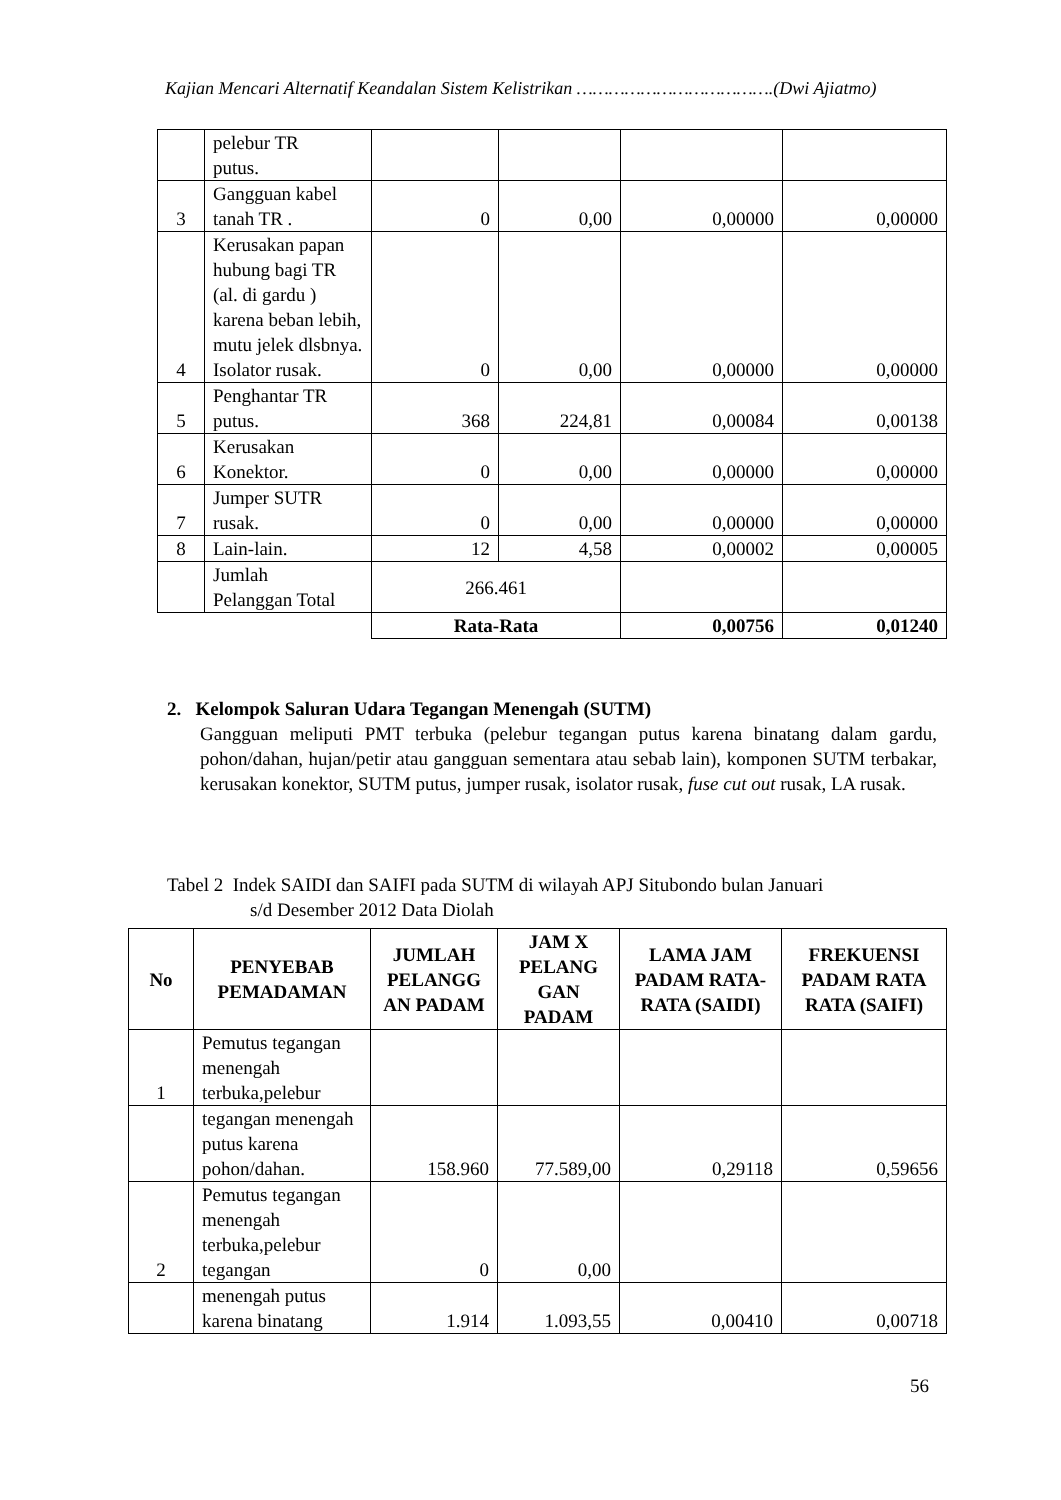Kajian Mencari Alternatif Keandalan Sistem Kelistrikan ……………………………….(Dwi Ajiatmo)
| | pelebur TR putus. | | | | |
| 3 | Gangguan kabel tanah TR . | 0 | 0,00 | 0,00000 | 0,00000 |
| 4 | Kerusakan papan hubung bagi TR (al. di gardu ) karena beban lebih, mutu jelek dlsbnya. Isolator rusak. | 0 | 0,00 | 0,00000 | 0,00000 |
| 5 | Penghantar TR putus. | 368 | 224,81 | 0,00084 | 0,00138 |
| 6 | Kerusakan Konektor. | 0 | 0,00 | 0,00000 | 0,00000 |
| 7 | Jumper SUTR rusak. | 0 | 0,00 | 0,00000 | 0,00000 |
| 8 | Lain-lain. | 12 | 4,58 | 0,00002 | 0,00005 |
| | Jumlah Pelanggan Total | 266.461 | | | |
| | | Rata-Rata | | 0,00756 | 0,01240 |
2. Kelompok Saluran Udara Tegangan Menengah (SUTM)
Gangguan meliputi PMT terbuka (pelebur tegangan putus karena binatang dalam gardu, pohon/dahan, hujan/petir atau gangguan sementara atau sebab lain), komponen SUTM terbakar, kerusakan konektor, SUTM putus, jumper rusak, isolator rusak, fuse cut out rusak, LA rusak.
Tabel 2 Indek SAIDI dan SAIFI pada SUTM di wilayah APJ Situbondo bulan Januari
s/d Desember 2012 Data Diolah
| No | PENYEBAB PEMADAMAN | JUMLAH PELANGG AN PADAM | JAM X PELANG GAN PADAM | LAMA JAM PADAM RATA- RATA (SAIDI) | FREKUENSI PADAM RATA RATA (SAIFI) |
| --- | --- | --- | --- | --- | --- |
| 1 | Pemutus tegangan menengah terbuka,pelebur | | | | |
| | tegangan menengah putus karena pohon/dahan. | 158.960 | 77.589,00 | 0,29118 | 0,59656 |
| 2 | Pemutus tegangan menengah terbuka,pelebur tegangan | 0 | 0,00 | | |
| | menengah putus karena binatang | 1.914 | 1.093,55 | 0,00410 | 0,00718 |
56